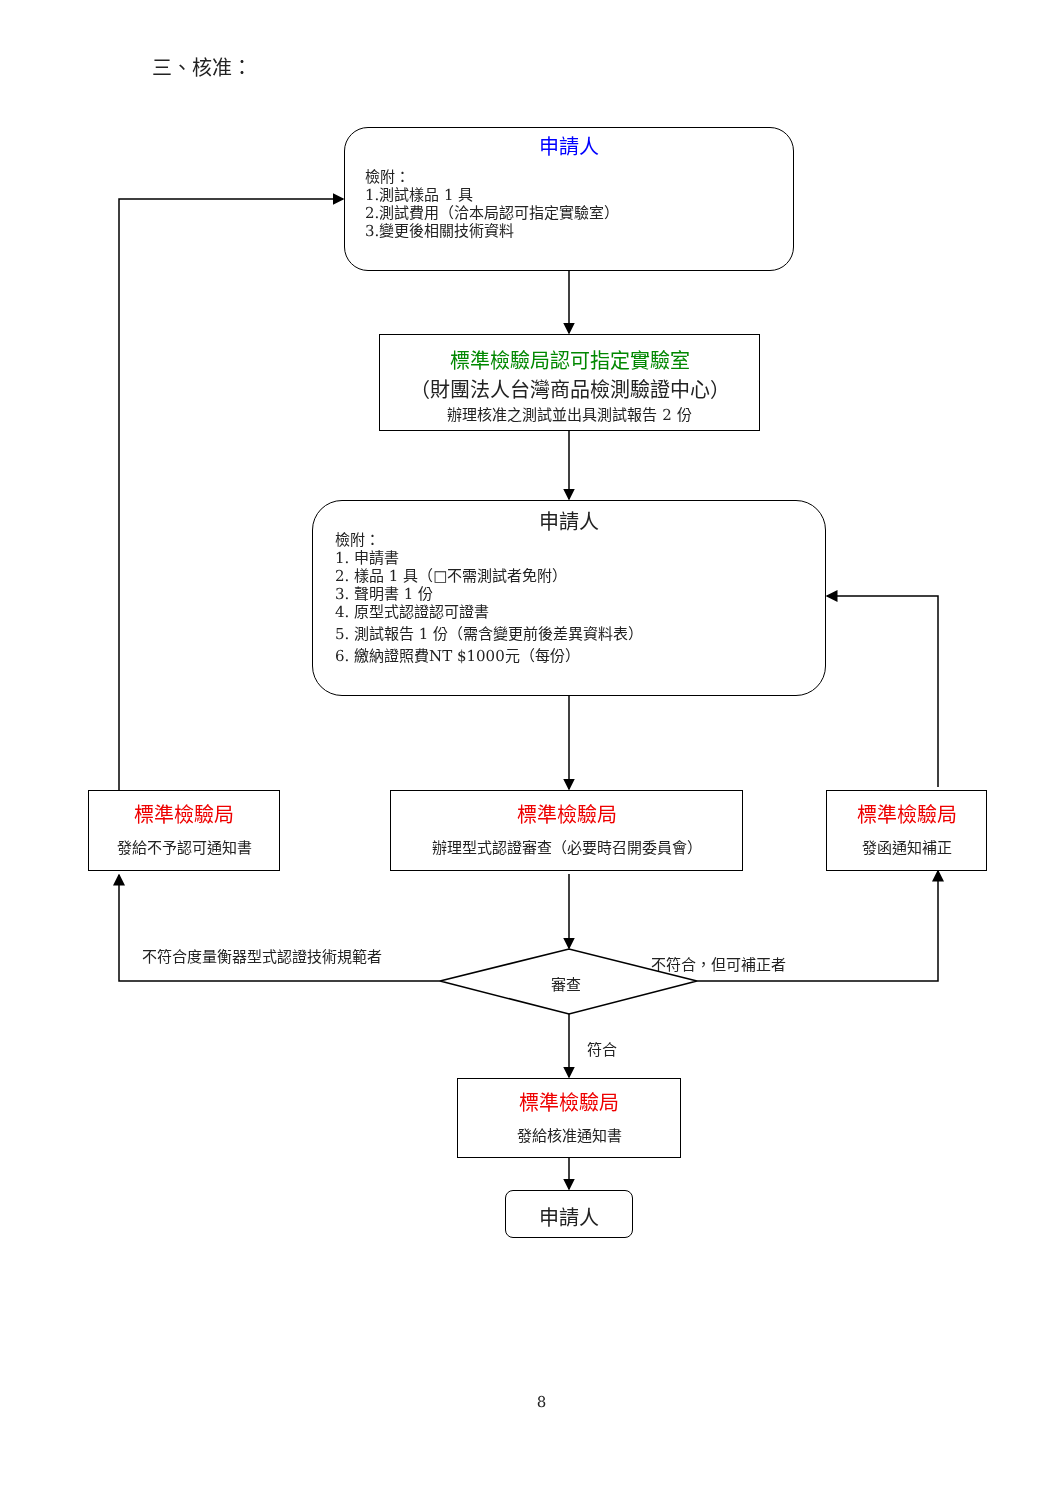三、核准：
申請人
檢附：
1.測試樣品 1 具
2.測試費用（洽本局認可指定實驗室）
3.變更後相關技術資料
標準檢驗局認可指定實驗室
（財團法人台灣商品檢測驗證中心）
辦理核准之測試並出具測試報告 2 份
申請人
檢附：
1. 申請書
2. 樣品 1 具（□不需測試者免附）
3. 聲明書 1 份
4. 原型式認證認可證書
5. 測試報告 1 份（需含變更前後差異資料表）
6. 繳納證照費NT $1000元（每份）
標準檢驗局
發給不予認可通知書
標準檢驗局
辦理型式認證審查（必要時召開委員會）
標準檢驗局
發函通知補正
不符合度量衡器型式認證技術規範者
審查
不符合，但可補正者
符合
標準檢驗局
發給核准通知書
申請人
8